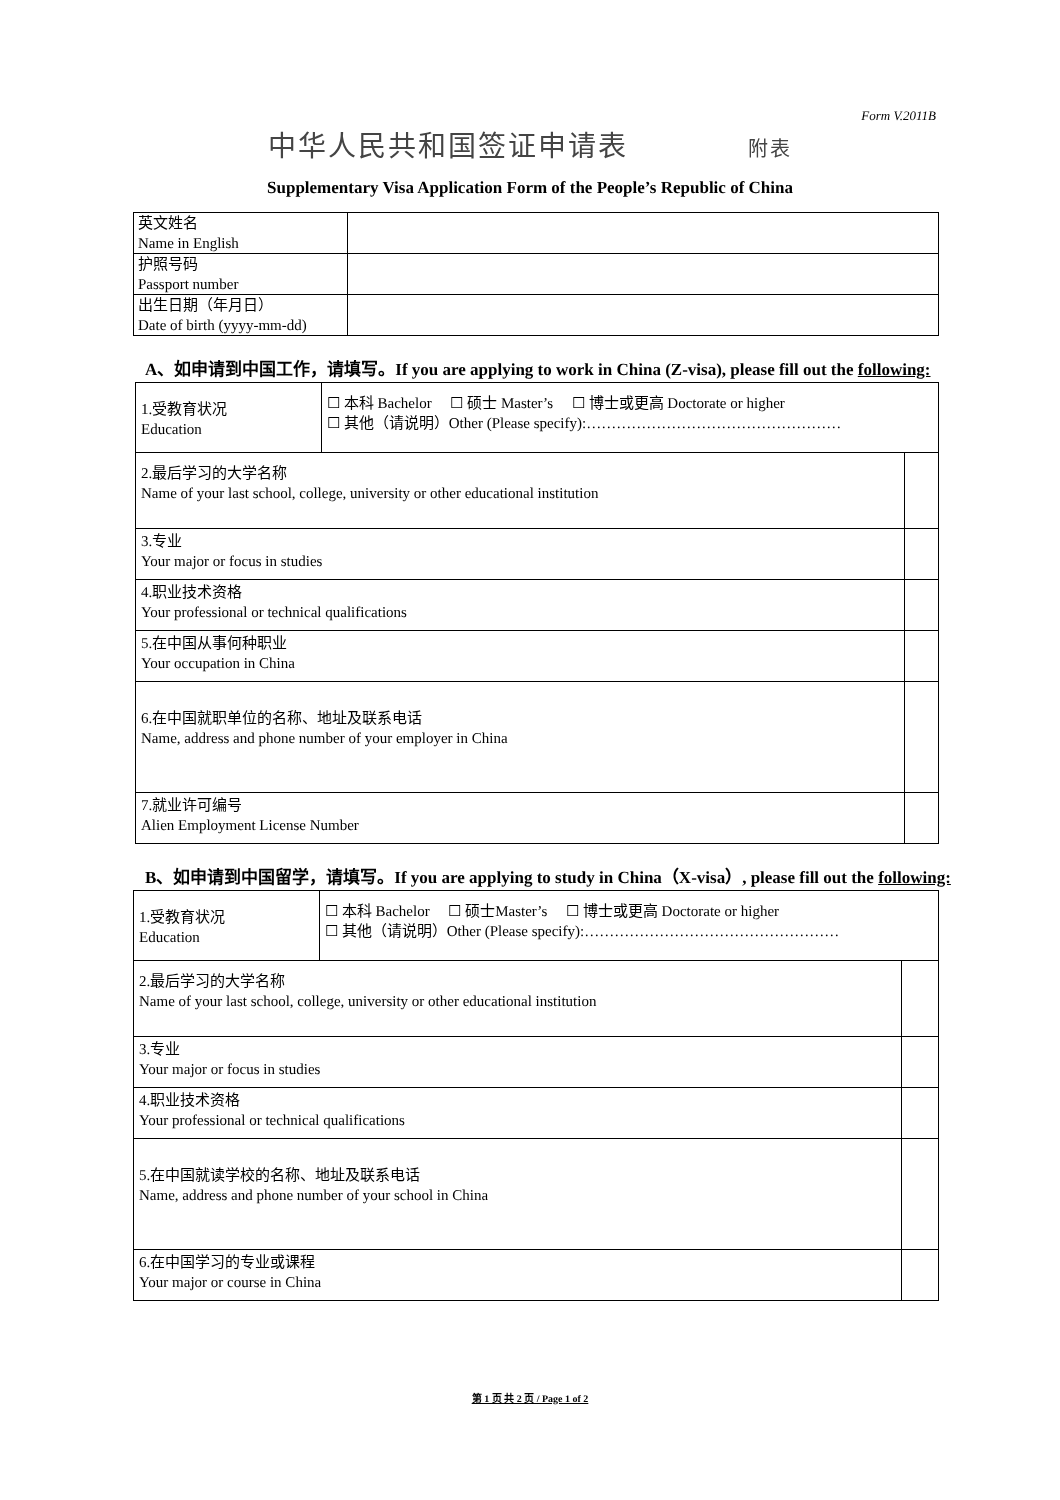Form V.2011B
中华人民共和国签证申请表 附表
Supplementary Visa Application Form of the People’s Republic of China
| 英文姓名 Name in English | |
| 护照号码 Passport number | |
| 出生日期（年月日） Date of birth (yyyy-mm-dd) | |
A、如申请到中国工作，请填写。If you are applying to work in China (Z-visa), please fill out the following:
| 1.受教育状况 Education | ☐ 本科 Bachelor ☐ 硕士 Master’s ☐ 博士或更高 Doctorate or higher ☐ 其他（请说明）Other (Please specify):…………………………………………… | |
| 2.最后学习的大学名称 Name of your last school, college, university or other educational institution | | |
| 3.专业 Your major or focus in studies | | |
| 4.职业技术资格 Your professional or technical qualifications | | |
| 5.在中国从事何种职业 Your occupation in China | | |
| 6.在中国就职单位的名称、地址及联系电话 Name, address and phone number of your employer in China | | |
| 7.就业许可编号 Alien Employment License Number | | |
B、如申请到中国留学，请填写。If you are applying to study in China（X-visa）, please fill out the following:
| 1.受教育状况 Education | ☐ 本科 Bachelor ☐ 硕士Master’s ☐ 博士或更高 Doctorate or higher ☐ 其他（请说明）Other (Please specify):…………………………………………… | |
| 2.最后学习的大学名称 Name of your last school, college, university or other educational institution | | |
| 3.专业 Your major or focus in studies | | |
| 4.职业技术资格 Your professional or technical qualifications | | |
| 5.在中国就读学校的名称、地址及联系电话 Name, address and phone number of your school in China | | |
| 6.在中国学习的专业或课程 Your major or course in China | | |
第 1 页 共 2 页 / Page 1 of 2